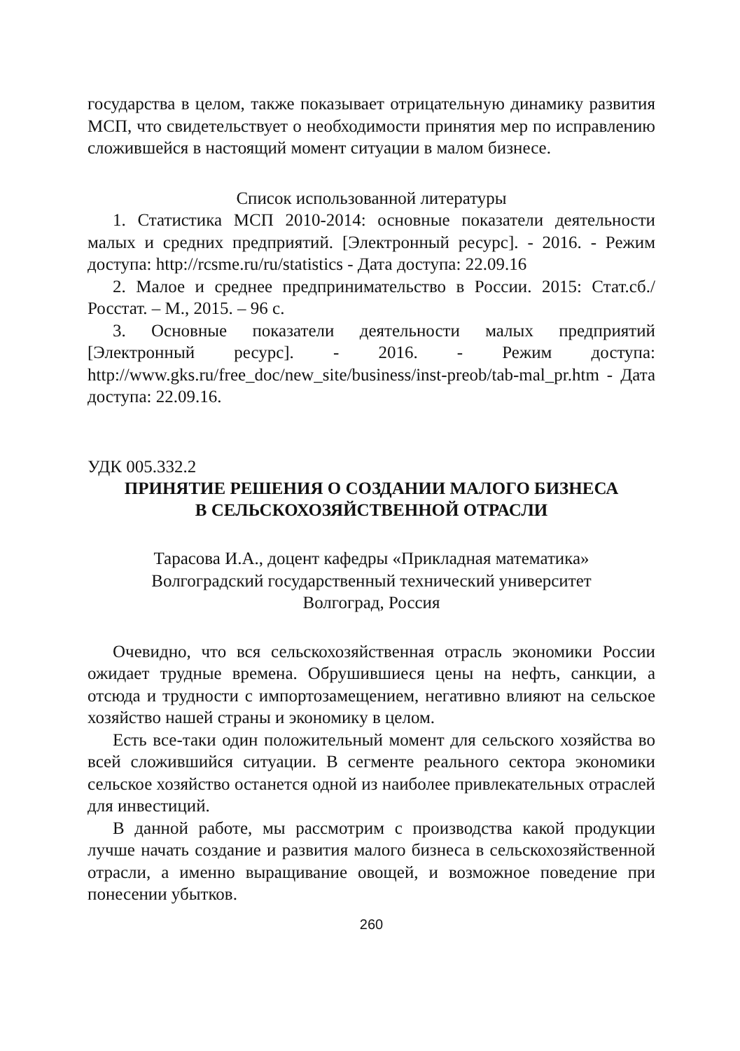государства в целом, также показывает отрицательную динамику развития МСП, что свидетельствует о необходимости принятия мер по исправлению сложившейся в настоящий момент ситуации в малом бизнесе.
Список использованной литературы
1. Статистика МСП 2010-2014: основные показатели деятельности малых и средних предприятий. [Электронный ресурс]. - 2016. - Режим доступа: http://rcsme.ru/ru/statistics - Дата доступа: 22.09.16
2. Малое и среднее предпринимательство в России. 2015: Стат.сб./Росстат. – М., 2015. – 96 с.
3. Основные показатели деятельности малых предприятий [Электронный ресурс]. - 2016. - Режим доступа: http://www.gks.ru/free_doc/new_site/business/inst-preob/tab-mal_pr.htm - Дата доступа: 22.09.16.
УДК 005.332.2
ПРИНЯТИЕ РЕШЕНИЯ О СОЗДАНИИ МАЛОГО БИЗНЕСА
В СЕЛЬСКОХОЗЯЙСТВЕННОЙ ОТРАСЛИ
Тарасова И.А., доцент кафедры «Прикладная математика»
Волгоградский государственный технический университет
Волгоград, Россия
Очевидно, что вся сельскохозяйственная отрасль экономики России ожидает трудные времена. Обрушившиеся цены на нефть, санкции, а отсюда и трудности с импортозамещением, негативно влияют на сельское хозяйство нашей страны и экономику в целом.
Есть все-таки один положительный момент для сельского хозяйства во всей сложившийся ситуации. В сегменте реального сектора экономики сельское хозяйство останется одной из наиболее привлекательных отраслей для инвестиций.
В данной работе, мы рассмотрим с производства какой продукции лучше начать создание и развития малого бизнеса в сельскохозяйственной отрасли, а именно выращивание овощей, и возможное поведение при понесении убытков.
260